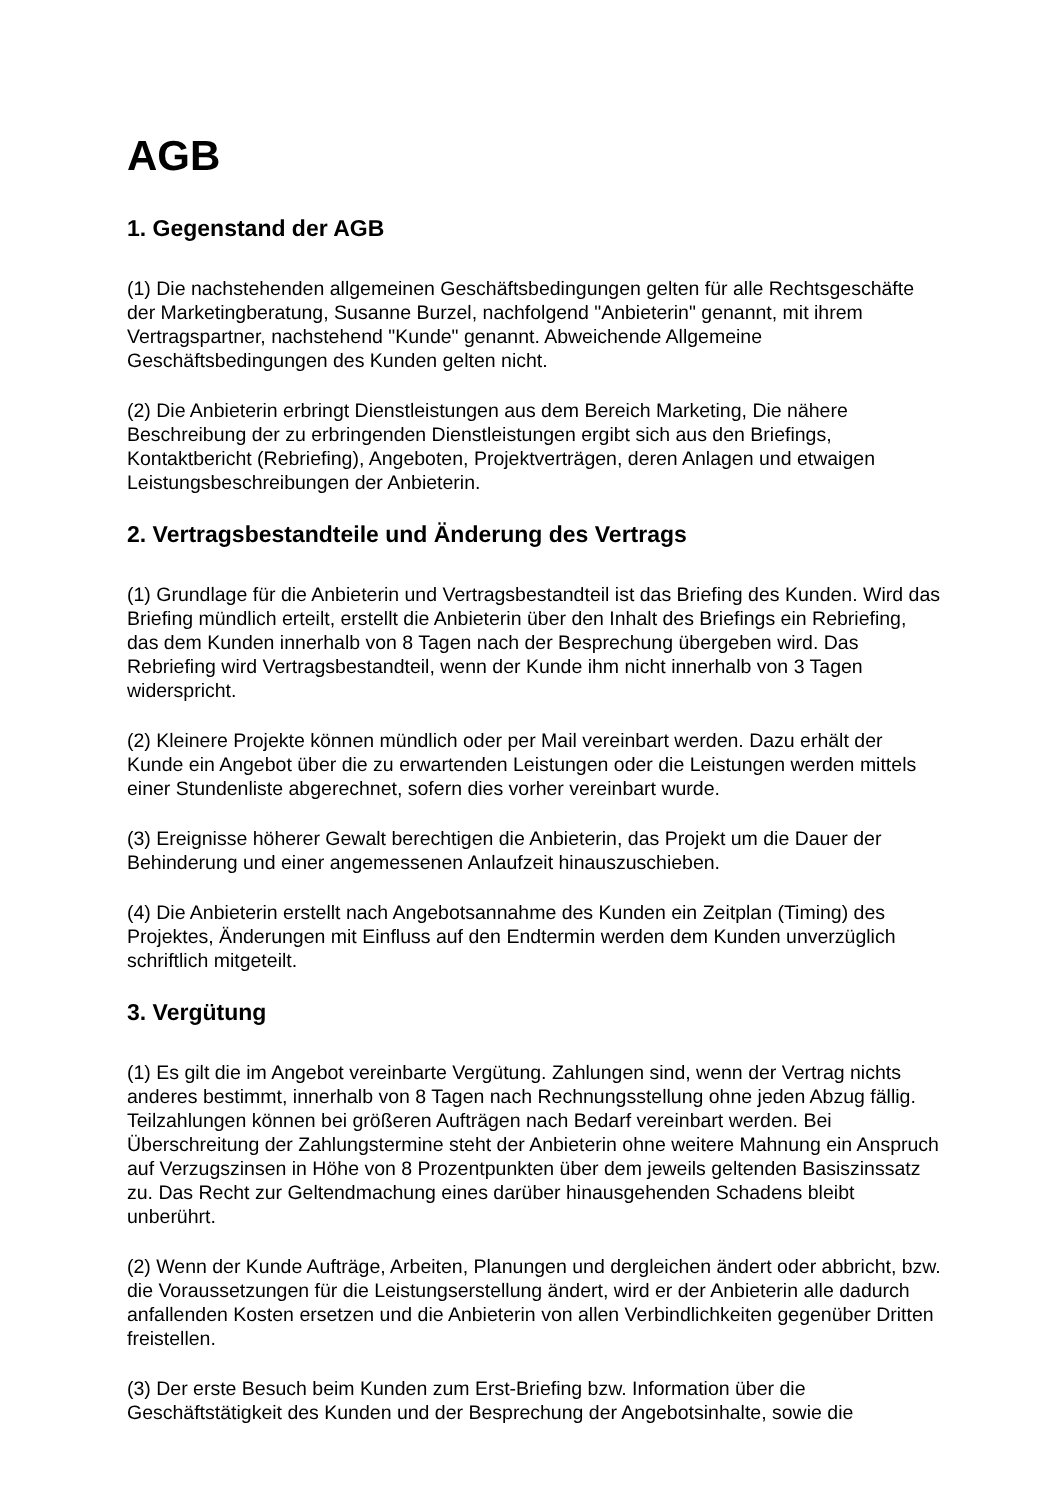AGB
1. Gegenstand der AGB
(1) Die nachstehenden allgemeinen Geschäftsbedingungen gelten für alle Rechtsgeschäfte der Marketingberatung, Susanne Burzel, nachfolgend "Anbieterin" genannt, mit ihrem Vertragspartner, nachstehend "Kunde" genannt. Abweichende Allgemeine Geschäftsbedingungen des Kunden gelten nicht.
(2) Die Anbieterin erbringt Dienstleistungen aus dem Bereich Marketing, Die nähere Beschreibung der zu erbringenden Dienstleistungen ergibt sich aus den Briefings, Kontaktbericht (Rebriefing), Angeboten, Projektverträgen, deren Anlagen und etwaigen Leistungsbeschreibungen der Anbieterin.
2. Vertragsbestandteile und Änderung des Vertrags
(1) Grundlage für die Anbieterin und Vertragsbestandteil ist das Briefing des Kunden. Wird das Briefing mündlich erteilt, erstellt die Anbieterin über den Inhalt des Briefings ein Rebriefing, das dem Kunden innerhalb von 8 Tagen nach der Besprechung übergeben wird. Das Rebriefing wird Vertragsbestandteil, wenn der Kunde ihm nicht innerhalb von 3 Tagen widerspricht.
(2) Kleinere Projekte können mündlich oder per Mail vereinbart werden. Dazu erhält der Kunde ein Angebot über die zu erwartenden Leistungen oder die Leistungen werden mittels einer Stundenliste abgerechnet, sofern dies vorher vereinbart wurde.
(3) Ereignisse höherer Gewalt berechtigen die Anbieterin, das Projekt um die Dauer der Behinderung und einer angemessenen Anlaufzeit hinauszuschieben.
(4) Die Anbieterin erstellt nach Angebotsannahme des Kunden ein Zeitplan (Timing) des Projektes, Änderungen mit Einfluss auf den Endtermin werden dem Kunden unverzüglich schriftlich mitgeteilt.
3. Vergütung
(1) Es gilt die im Angebot vereinbarte Vergütung. Zahlungen sind, wenn der Vertrag nichts anderes bestimmt, innerhalb von 8 Tagen nach Rechnungsstellung ohne jeden Abzug fällig. Teilzahlungen können bei größeren Aufträgen nach Bedarf vereinbart werden. Bei Überschreitung der Zahlungstermine steht der Anbieterin ohne weitere Mahnung ein Anspruch auf Verzugszinsen in Höhe von 8 Prozentpunkten über dem jeweils geltenden Basiszinssatz zu. Das Recht zur Geltendmachung eines darüber hinausgehenden Schadens bleibt unberührt.
(2) Wenn der Kunde Aufträge, Arbeiten, Planungen und dergleichen ändert oder abbricht, bzw. die Voraussetzungen für die Leistungserstellung ändert, wird er der Anbieterin alle dadurch anfallenden Kosten ersetzen und die Anbieterin von allen Verbindlichkeiten gegenüber Dritten freistellen.
(3) Der erste Besuch beim Kunden zum Erst-Briefing bzw. Information über die Geschäftstätigkeit des Kunden und der Besprechung der Angebotsinhalte, sowie die